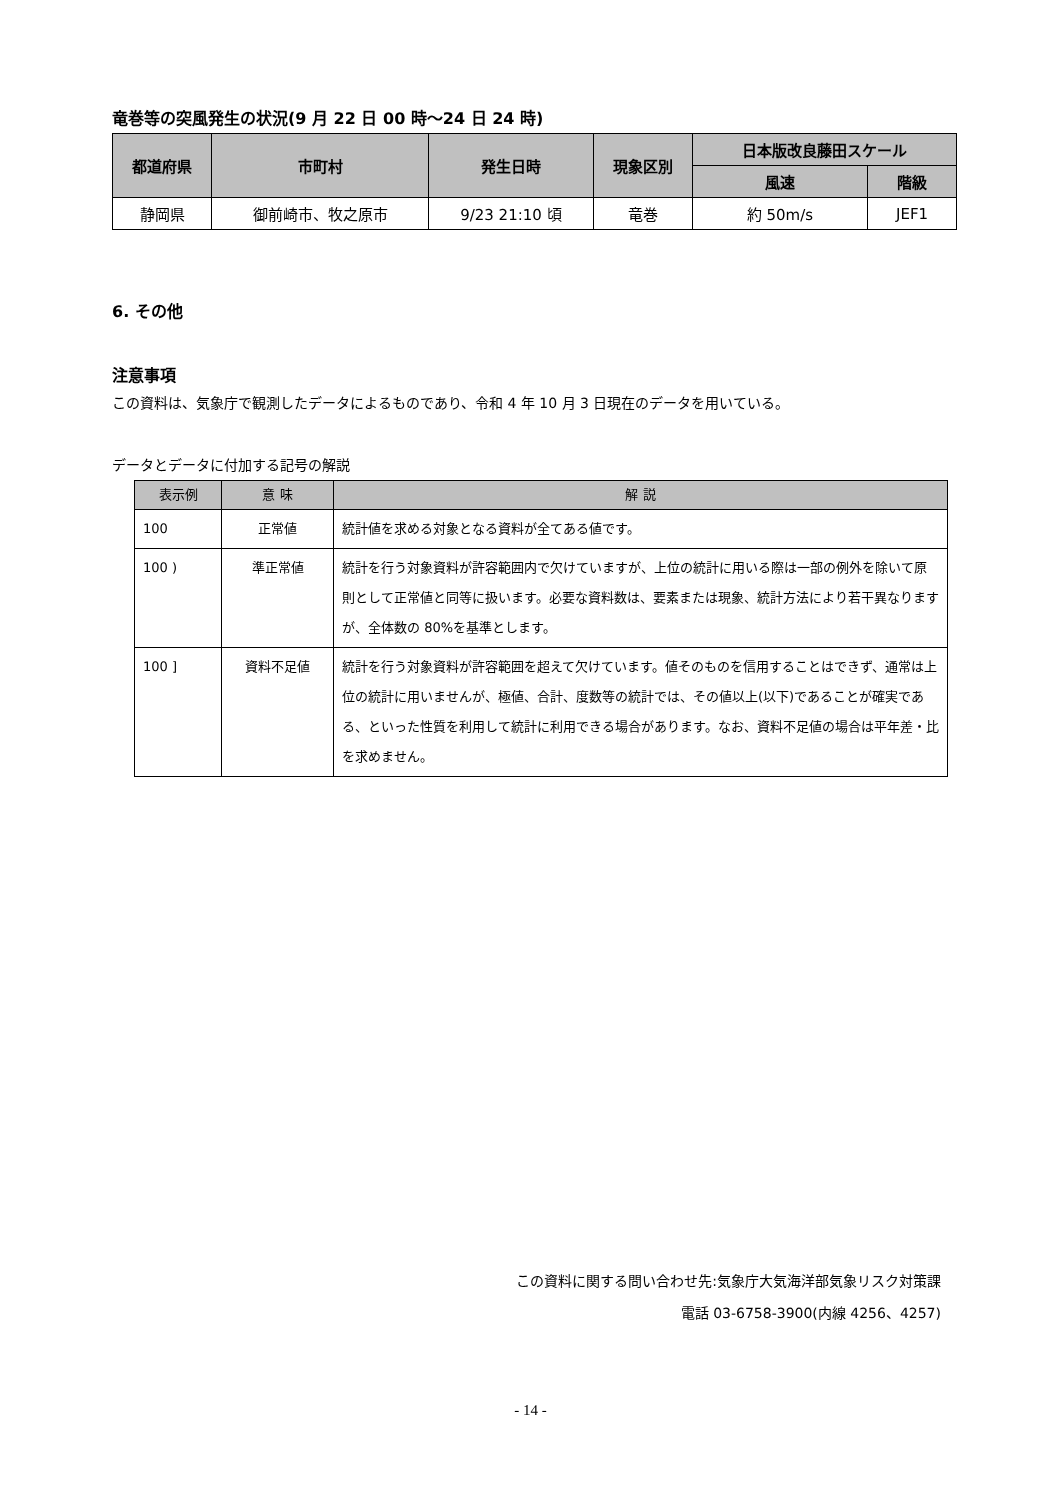竜巻等の突風発生の状況(9 月 22 日 00 時～24 日 24 時)
| 都道府県 | 市町村 | 発生日時 | 現象区別 | 日本版改良藤田スケール | |
| --- | --- | --- | --- | --- | --- |
| | | | | 風速 | 階級 |
| 静岡県 | 御前崎市、牧之原市 | 9/23 21:10 頃 | 竜巻 | 約 50m/s | JEF1 |
6. その他
注意事項
この資料は、気象庁で観測したデータによるものであり、令和 4 年 10 月 3 日現在のデータを用いている。
データとデータに付加する記号の解説
| 表示例 | 意 味 | 解 説 |
| --- | --- | --- |
| 100 | 正常値 | 統計値を求める対象となる資料が全てある値です。 |
| 100 ) | 準正常値 | 統計を行う対象資料が許容範囲内で欠けていますが、上位の統計に用いる際は一部の例外を除いて原則として正常値と同等に扱います。必要な資料数は、要素または現象、統計方法により若干異なりますが、全体数の 80%を基準とします。 |
| 100 ] | 資料不足値 | 統計を行う対象資料が許容範囲を超えて欠けています。値そのものを信用することはできず、通常は上位の統計に用いませんが、極値、合計、度数等の統計では、その値以上(以下)であることが確実である、といった性質を利用して統計に利用できる場合があります。なお、資料不足値の場合は平年差・比を求めません。 |
この資料に関する問い合わせ先:気象庁大気海洋部気象リスク対策課
電話 03-6758-3900(内線 4256、4257)
- 14 -